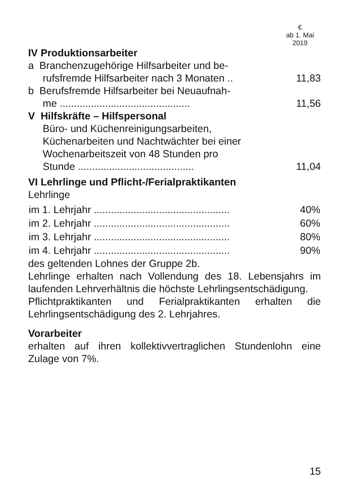€
ab 1. Mai
2019
IV Produktionsarbeiter
a Branchenzugehörige Hilfsarbeiter und be-
rufsfremde Hilfsarbeiter nach 3 Monaten .. 11,83
b Berufsfremde Hilfsarbeiter bei Neuaufnah-
me .............................................. 11,56
V Hilfskräfte – Hilfspersonal
Büro- und Küchenreinigungsarbeiten, Küchenarbeiten und Nachtwächter bei einer Wochenarbeitszeit von 48 Stunden pro
Stunde ......................................... 11,04
VI Lehrlinge und Pflicht-/Ferialpraktikanten
Lehrlinge
| im 1. Lehrjahr ................................................ | 40% |
| im 2. Lehrjahr ................................................ | 60% |
| im 3. Lehrjahr ................................................ | 80% |
| im 4. Lehrjahr ................................................ | 90% |
des geltenden Lohnes der Gruppe 2b.
Lehrlinge erhalten nach Vollendung des 18. Lebensjahrs im laufenden Lehrverhältnis die höchste Lehrlingsentschädigung.
Pflichtpraktikanten und Ferialpraktikanten erhalten die Lehrlingsentschädigung des 2. Lehrjahres.
Vorarbeiter
erhalten auf ihren kollektivvertraglichen Stundenlohn eine Zulage von 7%.
15